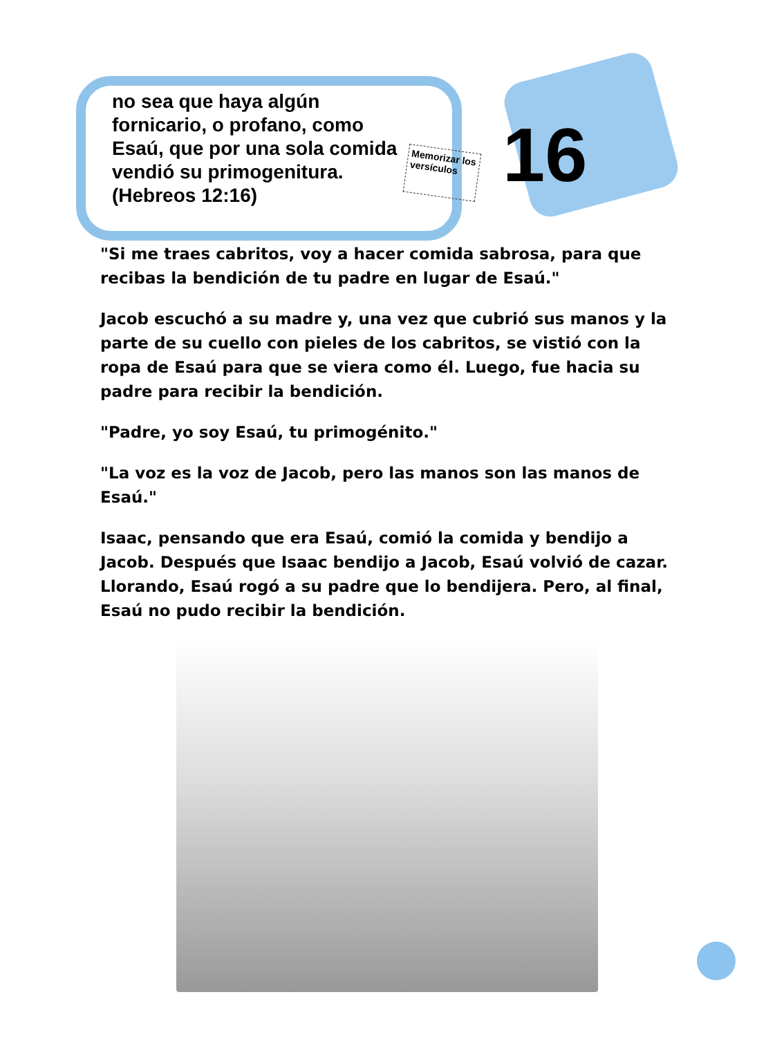no sea que haya algún fornicario, o profano, como Esaú, que por una sola comida vendió su primogenitura.
(Hebreos 12:16)
Memorizar los versículos
16
"Si me traes cabritos, voy a hacer comida sabrosa, para que recibas la bendición de tu padre en lugar de Esaú."
Jacob escuchó a su madre y, una vez que cubrió sus manos y la parte de su cuello con pieles de los cabritos, se vistió con la ropa de Esaú para que se viera como él. Luego, fue hacia su padre para recibir la bendición.
"Padre, yo soy Esaú, tu primogénito."
"La voz es la voz de Jacob, pero las manos son las manos de Esaú."
Isaac, pensando que era Esaú, comió la comida y bendijo a Jacob. Después que Isaac bendijo a Jacob, Esaú volvió de cazar. Llorando, Esaú rogó a su padre que lo bendijera. Pero, al final, Esaú no pudo recibir la bendición.